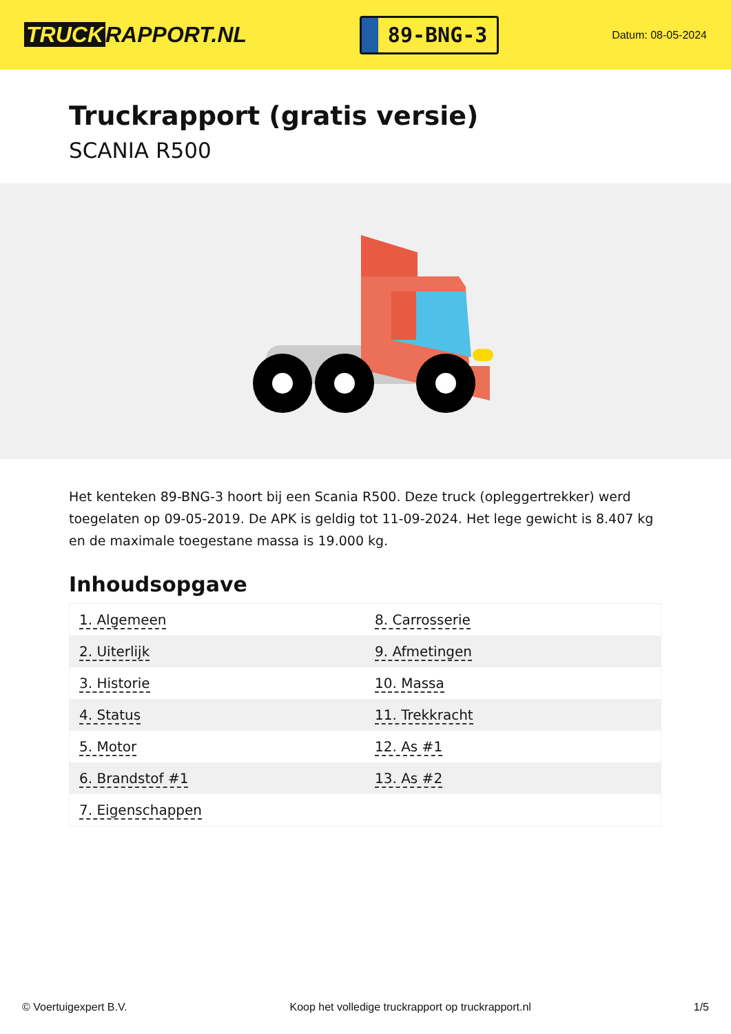TRUCK RAPPORT.NL
89-BNG-3
Datum: 08-05-2024
Truckrapport (gratis versie)
SCANIA R500
Het kenteken 89-BNG-3 hoort bij een Scania R500. Deze truck (opleggertrekker) werd toegelaten op 09-05-2019. De APK is geldig tot 11-09-2024. Het lege gewicht is 8.407 kg en de maximale toegestane massa is 19.000 kg.
Inhoudsopgave
| 1. Algemeen | 8. Carrosserie |
| 2. Uiterlijk | 9. Afmetingen |
| 3. Historie | 10. Massa |
| 4. Status | 11. Trekkracht |
| 5. Motor | 12. As #1 |
| 6. Brandstof #1 | 13. As #2 |
| 7. Eigenschappen | |
© Voertuigexpert B.V. Koop het volledige truckrapport op truckrapport.nl 1/5